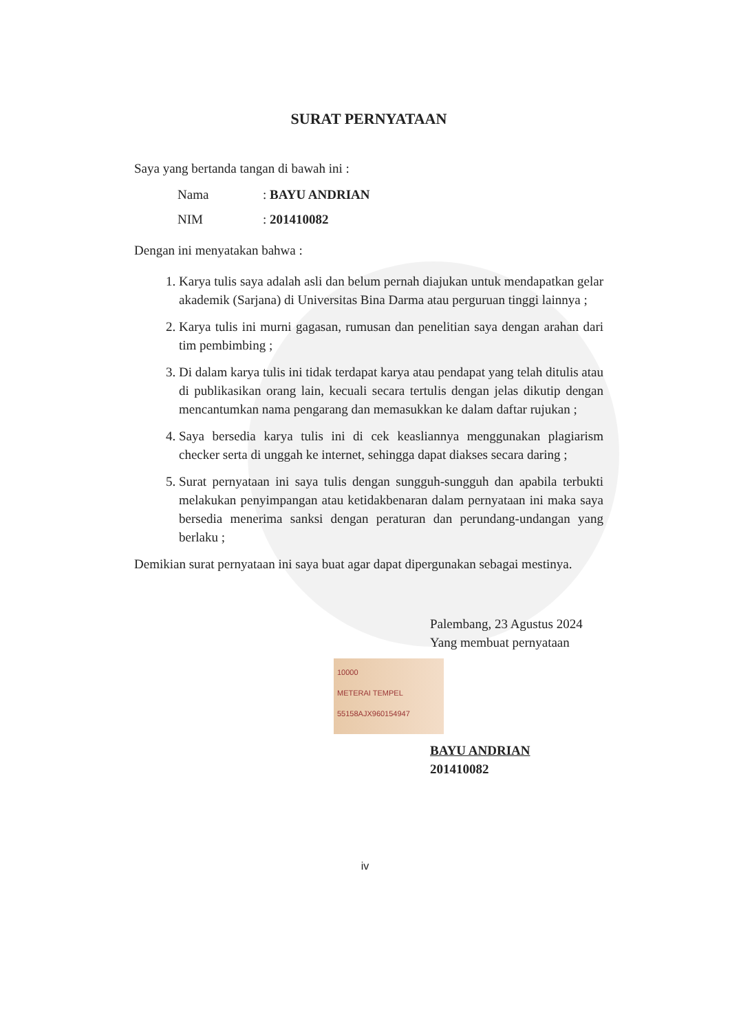SURAT PERNYATAAN
Saya yang bertanda tangan di bawah ini :
Nama: BAYU ANDRIAN
NIM: 201410082
Dengan ini menyatakan bahwa :
1. Karya tulis saya adalah asli dan belum pernah diajukan untuk mendapatkan gelar akademik (Sarjana) di Universitas Bina Darma atau perguruan tinggi lainnya ;
2. Karya tulis ini murni gagasan, rumusan dan penelitian saya dengan arahan dari tim pembimbing ;
3. Di dalam karya tulis ini tidak terdapat karya atau pendapat yang telah ditulis atau di publikasikan orang lain, kecuali secara tertulis dengan jelas dikutip dengan mencantumkan nama pengarang dan memasukkan ke dalam daftar rujukan ;
4. Saya bersedia karya tulis ini di cek keasliannya menggunakan plagiarism checker serta di unggah ke internet, sehingga dapat diakses secara daring ;
5. Surat pernyataan ini saya tulis dengan sungguh-sungguh dan apabila terbukti melakukan penyimpangan atau ketidakbenaran dalam pernyataan ini maka saya bersedia menerima sanksi dengan peraturan dan perundang-undangan yang berlaku ;
Demikian surat pernyataan ini saya buat agar dapat dipergunakan sebagai mestinya.
Palembang, 23 Agustus 2024
Yang membuat pernyataan
10000
METERAI TEMPEL
55158AJX960154947
BAYU ANDRIAN
201410082
iv